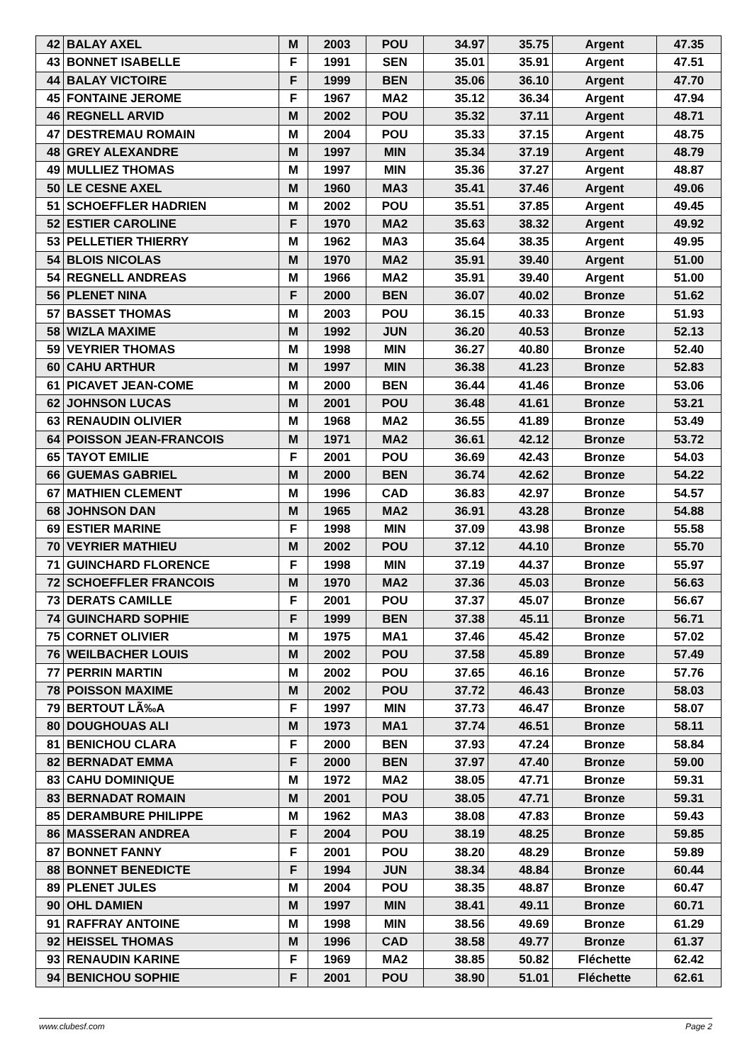| 42 | BALAY AXEL | M | 2003 | POU | 34.97 | 35.75 | Argent | 47.35 |
| 43 | BONNET ISABELLE | F | 1991 | SEN | 35.01 | 35.91 | Argent | 47.51 |
| 44 | BALAY VICTOIRE | F | 1999 | BEN | 35.06 | 36.10 | Argent | 47.70 |
| 45 | FONTAINE JEROME | F | 1967 | MA2 | 35.12 | 36.34 | Argent | 47.94 |
| 46 | REGNELL ARVID | M | 2002 | POU | 35.32 | 37.11 | Argent | 48.71 |
| 47 | DESTREMAU ROMAIN | M | 2004 | POU | 35.33 | 37.15 | Argent | 48.75 |
| 48 | GREY ALEXANDRE | M | 1997 | MIN | 35.34 | 37.19 | Argent | 48.79 |
| 49 | MULLIEZ THOMAS | M | 1997 | MIN | 35.36 | 37.27 | Argent | 48.87 |
| 50 | LE CESNE AXEL | M | 1960 | MA3 | 35.41 | 37.46 | Argent | 49.06 |
| 51 | SCHOEFFLER HADRIEN | M | 2002 | POU | 35.51 | 37.85 | Argent | 49.45 |
| 52 | ESTIER CAROLINE | F | 1970 | MA2 | 35.63 | 38.32 | Argent | 49.92 |
| 53 | PELLETIER THIERRY | M | 1962 | MA3 | 35.64 | 38.35 | Argent | 49.95 |
| 54 | BLOIS NICOLAS | M | 1970 | MA2 | 35.91 | 39.40 | Argent | 51.00 |
| 54 | REGNELL ANDREAS | M | 1966 | MA2 | 35.91 | 39.40 | Argent | 51.00 |
| 56 | PLENET NINA | F | 2000 | BEN | 36.07 | 40.02 | Bronze | 51.62 |
| 57 | BASSET THOMAS | M | 2003 | POU | 36.15 | 40.33 | Bronze | 51.93 |
| 58 | WIZLA MAXIME | M | 1992 | JUN | 36.20 | 40.53 | Bronze | 52.13 |
| 59 | VEYRIER THOMAS | M | 1998 | MIN | 36.27 | 40.80 | Bronze | 52.40 |
| 60 | CAHU ARTHUR | M | 1997 | MIN | 36.38 | 41.23 | Bronze | 52.83 |
| 61 | PICAVET JEAN-COME | M | 2000 | BEN | 36.44 | 41.46 | Bronze | 53.06 |
| 62 | JOHNSON LUCAS | M | 2001 | POU | 36.48 | 41.61 | Bronze | 53.21 |
| 63 | RENAUDIN OLIVIER | M | 1968 | MA2 | 36.55 | 41.89 | Bronze | 53.49 |
| 64 | POISSON JEAN-FRANCOIS | M | 1971 | MA2 | 36.61 | 42.12 | Bronze | 53.72 |
| 65 | TAYOT EMILIE | F | 2001 | POU | 36.69 | 42.43 | Bronze | 54.03 |
| 66 | GUEMAS GABRIEL | M | 2000 | BEN | 36.74 | 42.62 | Bronze | 54.22 |
| 67 | MATHIEN CLEMENT | M | 1996 | CAD | 36.83 | 42.97 | Bronze | 54.57 |
| 68 | JOHNSON DAN | M | 1965 | MA2 | 36.91 | 43.28 | Bronze | 54.88 |
| 69 | ESTIER MARINE | F | 1998 | MIN | 37.09 | 43.98 | Bronze | 55.58 |
| 70 | VEYRIER MATHIEU | M | 2002 | POU | 37.12 | 44.10 | Bronze | 55.70 |
| 71 | GUINCHARD FLORENCE | F | 1998 | MIN | 37.19 | 44.37 | Bronze | 55.97 |
| 72 | SCHOEFFLER FRANCOIS | M | 1970 | MA2 | 37.36 | 45.03 | Bronze | 56.63 |
| 73 | DERATS CAMILLE | F | 2001 | POU | 37.37 | 45.07 | Bronze | 56.67 |
| 74 | GUINCHARD SOPHIE | F | 1999 | BEN | 37.38 | 45.11 | Bronze | 56.71 |
| 75 | CORNET OLIVIER | M | 1975 | MA1 | 37.46 | 45.42 | Bronze | 57.02 |
| 76 | WEILBACHER LOUIS | M | 2002 | POU | 37.58 | 45.89 | Bronze | 57.49 |
| 77 | PERRIN MARTIN | M | 2002 | POU | 37.65 | 46.16 | Bronze | 57.76 |
| 78 | POISSON MAXIME | M | 2002 | POU | 37.72 | 46.43 | Bronze | 58.03 |
| 79 | BERTOUT LÃ‰A | F | 1997 | MIN | 37.73 | 46.47 | Bronze | 58.07 |
| 80 | DOUGHOUAS ALI | M | 1973 | MA1 | 37.74 | 46.51 | Bronze | 58.11 |
| 81 | BENICHOU CLARA | F | 2000 | BEN | 37.93 | 47.24 | Bronze | 58.84 |
| 82 | BERNADAT EMMA | F | 2000 | BEN | 37.97 | 47.40 | Bronze | 59.00 |
| 83 | CAHU DOMINIQUE | M | 1972 | MA2 | 38.05 | 47.71 | Bronze | 59.31 |
| 83 | BERNADAT ROMAIN | M | 2001 | POU | 38.05 | 47.71 | Bronze | 59.31 |
| 85 | DERAMBURE PHILIPPE | M | 1962 | MA3 | 38.08 | 47.83 | Bronze | 59.43 |
| 86 | MASSERAN ANDREA | F | 2004 | POU | 38.19 | 48.25 | Bronze | 59.85 |
| 87 | BONNET FANNY | F | 2001 | POU | 38.20 | 48.29 | Bronze | 59.89 |
| 88 | BONNET BENEDICTE | F | 1994 | JUN | 38.34 | 48.84 | Bronze | 60.44 |
| 89 | PLENET JULES | M | 2004 | POU | 38.35 | 48.87 | Bronze | 60.47 |
| 90 | OHL DAMIEN | M | 1997 | MIN | 38.41 | 49.11 | Bronze | 60.71 |
| 91 | RAFFRAY ANTOINE | M | 1998 | MIN | 38.56 | 49.69 | Bronze | 61.29 |
| 92 | HEISSEL THOMAS | M | 1996 | CAD | 38.58 | 49.77 | Bronze | 61.37 |
| 93 | RENAUDIN KARINE | F | 1969 | MA2 | 38.85 | 50.82 | Fléchette | 62.42 |
| 94 | BENICHOU SOPHIE | F | 2001 | POU | 38.90 | 51.01 | Fléchette | 62.61 |
www.clubesf.com Page 2